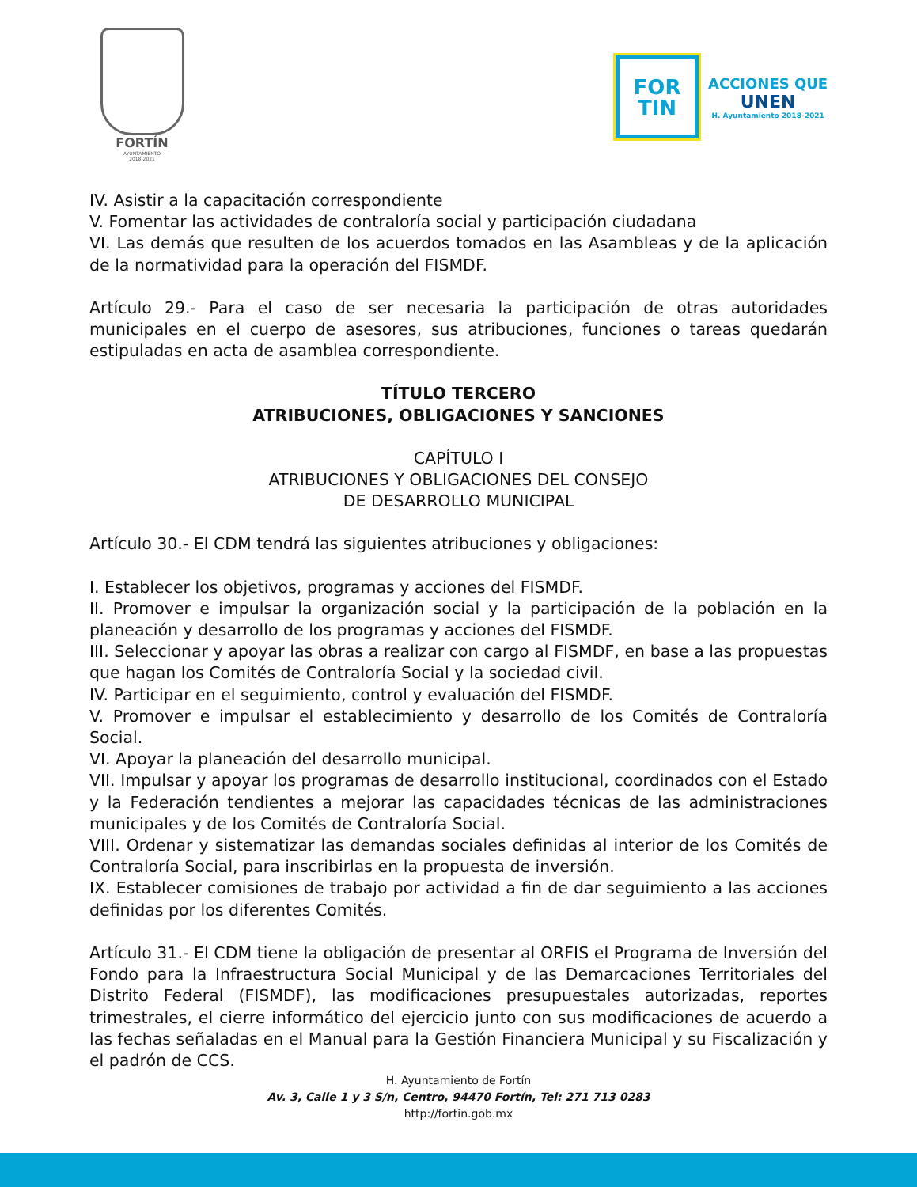FORTÍN
AYUNTAMIENTO
2018-2021
FOR
TIN
ACCIONES QUE
UNEN
H. Ayuntamiento 2018-2021
IV. Asistir a la capacitación correspondiente
V. Fomentar las actividades de contraloría social y participación ciudadana
VI. Las demás que resulten de los acuerdos tomados en las Asambleas y de la aplicación de la normatividad para la operación del FISMDF.
Artículo 29.- Para el caso de ser necesaria la participación de otras autoridades municipales en el cuerpo de asesores, sus atribuciones, funciones o tareas quedarán estipuladas en acta de asamblea correspondiente.
TÍTULO TERCERO
ATRIBUCIONES, OBLIGACIONES Y SANCIONES
CAPÍTULO I
ATRIBUCIONES Y OBLIGACIONES DEL CONSEJO
DE DESARROLLO MUNICIPAL
Artículo 30.- El CDM tendrá las siguientes atribuciones y obligaciones:
I. Establecer los objetivos, programas y acciones del FISMDF.
II. Promover e impulsar la organización social y la participación de la población en la planeación y desarrollo de los programas y acciones del FISMDF.
III. Seleccionar y apoyar las obras a realizar con cargo al FISMDF, en base a las propuestas que hagan los Comités de Contraloría Social y la sociedad civil.
IV. Participar en el seguimiento, control y evaluación del FISMDF.
V. Promover e impulsar el establecimiento y desarrollo de los Comités de Contraloría Social.
VI. Apoyar la planeación del desarrollo municipal.
VII. Impulsar y apoyar los programas de desarrollo institucional, coordinados con el Estado y la Federación tendientes a mejorar las capacidades técnicas de las administraciones municipales y de los Comités de Contraloría Social.
VIII. Ordenar y sistematizar las demandas sociales definidas al interior de los Comités de Contraloría Social, para inscribirlas en la propuesta de inversión.
IX. Establecer comisiones de trabajo por actividad a fin de dar seguimiento a las acciones definidas por los diferentes Comités.
Artículo 31.- El CDM tiene la obligación de presentar al ORFIS el Programa de Inversión del Fondo para la Infraestructura Social Municipal y de las Demarcaciones Territoriales del Distrito Federal (FISMDF), las modificaciones presupuestales autorizadas, reportes trimestrales, el cierre informático del ejercicio junto con sus modificaciones de acuerdo a las fechas señaladas en el Manual para la Gestión Financiera Municipal y su Fiscalización y el padrón de CCS.
H. Ayuntamiento de Fortín
Av. 3, Calle 1 y 3 S/n, Centro, 94470 Fortín, Tel: 271 713 0283
http://fortin.gob.mx